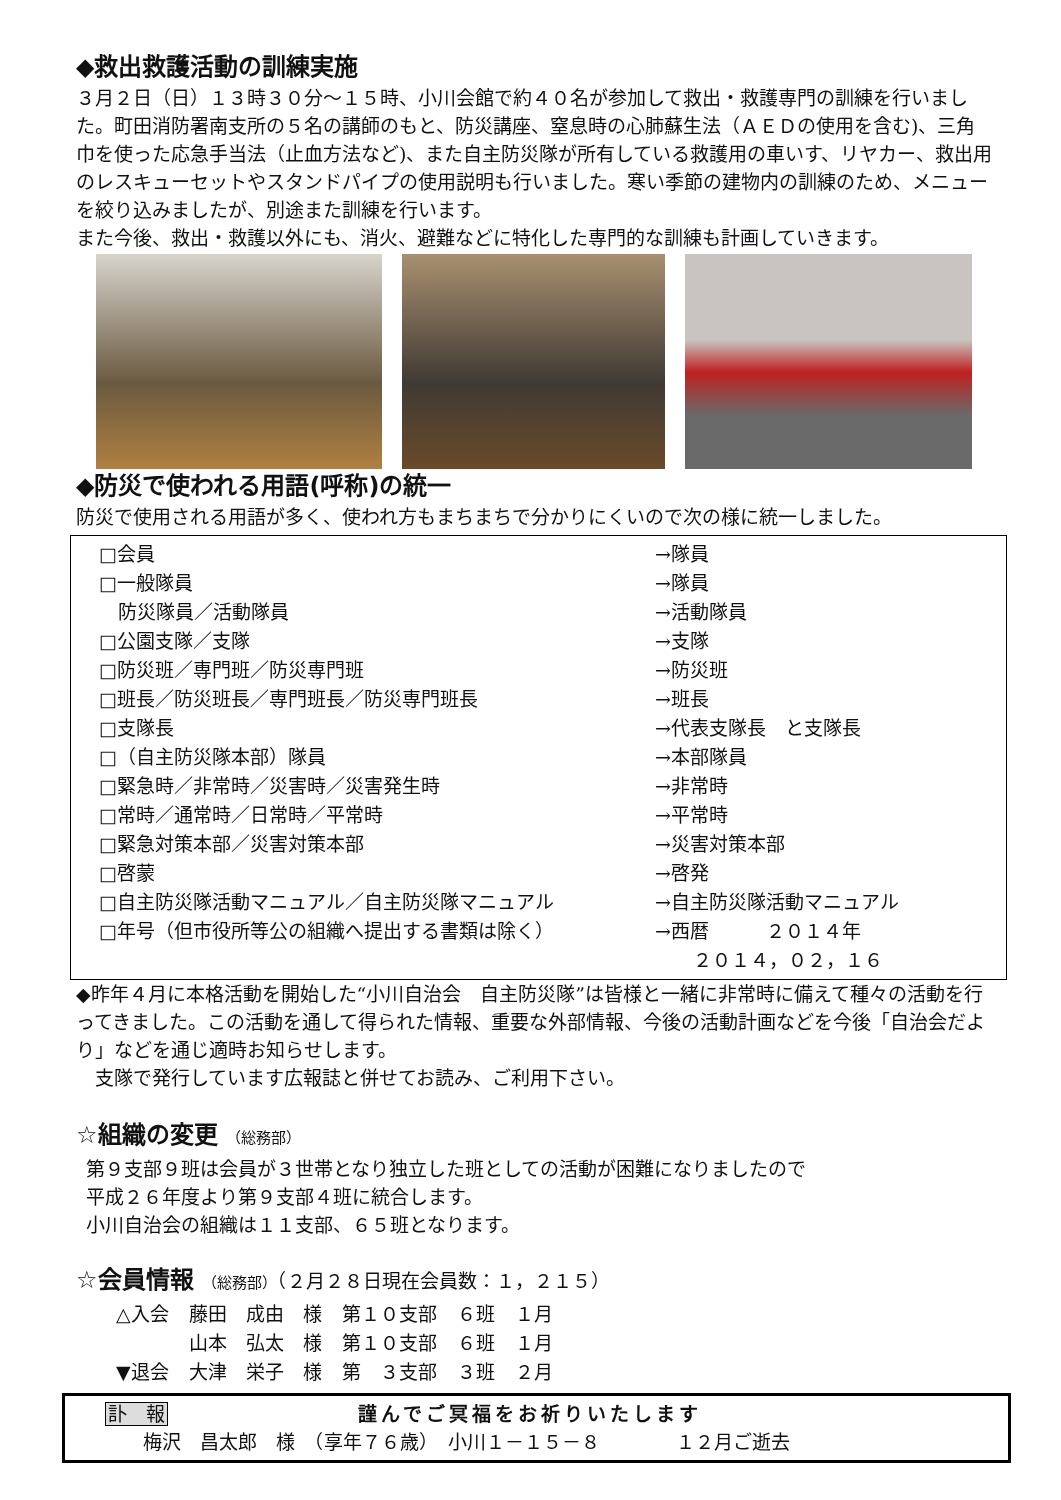◆救出救護活動の訓練実施
３月２日（日）１３時３０分～１５時、小川会館で約４０名が参加して救出・救護専門の訓練を行いました。町田消防署南支所の５名の講師のもと、防災講座、窒息時の心肺蘇生法（ＡＥＤの使用を含む)、三角巾を使った応急手当法（止血方法など)、また自主防災隊が所有している救護用の車いす、リヤカー、救出用のレスキューセットやスタンドパイプの使用説明も行いました。寒い季節の建物内の訓練のため、メニューを絞り込みましたが、別途また訓練を行います。
また今後、救出・救護以外にも、消火、避難などに特化した専門的な訓練も計画していきます。
◆防災で使われる用語(呼称)の統一
防災で使用される用語が多く、使われ方もまちまちで分かりにくいので次の様に統一しました。
| □会員 | →隊員 |
| □一般隊員 | →隊員 |
| 防災隊員／活動隊員 | →活動隊員 |
| □公園支隊／支隊 | →支隊 |
| □防災班／専門班／防災専門班 | →防災班 |
| □班長／防災班長／専門班長／防災専門班長 | →班長 |
| □支隊長 | →代表支隊長 と支隊長 |
| □（自主防災隊本部）隊員 | →本部隊員 |
| □緊急時／非常時／災害時／災害発生時 | →非常時 |
| □常時／通常時／日常時／平常時 | →平常時 |
| □緊急対策本部／災害対策本部 | →災害対策本部 |
| □啓蒙 | →啓発 |
| □自主防災隊活動マニュアル／自主防災隊マニュアル | →自主防災隊活動マニュアル |
| □年号（但市役所等公の組織へ提出する書類は除く） | →西暦 ２０１４年 ２０１４，０２，１６ |
◆昨年４月に本格活動を開始した“小川自治会　自主防災隊”は皆様と一緒に非常時に備えて種々の活動を行ってきました。この活動を通して得られた情報、重要な外部情報、今後の活動計画などを今後「自治会だより」などを通じ適時お知らせします。
　支隊で発行しています広報誌と併せてお読み、ご利用下さい。
☆組織の変更 （総務部）
第９支部９班は会員が３世帯となり独立した班としての活動が困難になりましたので
平成２６年度より第９支部４班に統合します。
小川自治会の組織は１１支部、６５班となります。
☆会員情報 （総務部）（２月２８日現在会員数：１，２１５）
| △入会 | 藤田 成由 様 | 第１０支部 | ６班 | １月 |
| | 山本 弘太 様 | 第１０支部 | ６班 | １月 |
| ▼退会 | 大津 栄子 様 | 第 ３支部 | ３班 | ２月 |
訃　報 謹んでご冥福をお祈りいたします
　　梅沢　昌太郎　様　（享年７６歳）　小川１－１５－８　　　　１２月ご逝去